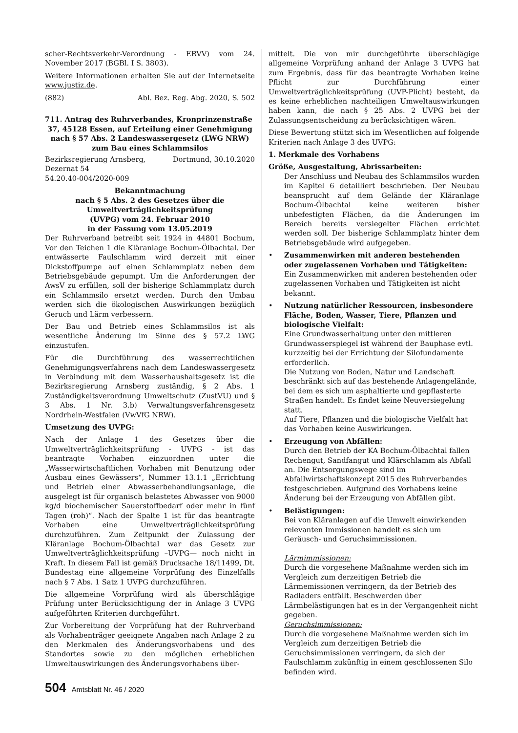scher-Rechtsverkehr-Verordnung - ERVV) vom 24. November 2017 (BGBl. I S. 3803).
Weitere Informationen erhalten Sie auf der Internetseite www.justiz.de.
(882) Abl. Bez. Reg. Abg. 2020, S. 502
711. Antrag des Ruhrverbandes, Kronprinzenstraße 37, 45128 Essen, auf Erteilung einer Genehmigung nach § 57 Abs. 2 Landeswassergesetz (LWG NRW) zum Bau eines Schlammsilos
Bezirksregierung Arnsberg, Dortmund, 30.10.2020
Dezernat 54
54.20.40-004/2020-009
Bekanntmachung
nach § 5 Abs. 2 des Gesetzes über die Umweltverträglichkeitsprüfung
(UVPG) vom 24. Februar 2010
in der Fassung vom 13.05.2019
Der Ruhrverband betreibt seit 1924 in 44801 Bochum, Vor den Teichen 1 die Kläranlage Bochum-Ölbachtal. Der entwässerte Faulschlamm wird derzeit mit einer Dickstoffpumpe auf einen Schlammplatz neben dem Betriebsgebäude gepumpt. Um die Anforderungen der AwsV zu erfüllen, soll der bisherige Schlammplatz durch ein Schlammsilo ersetzt werden. Durch den Umbau werden sich die ökologischen Auswirkungen bezüglich Geruch und Lärm verbessern.
Der Bau und Betrieb eines Schlammsilos ist als wesentliche Änderung im Sinne des § 57.2 LWG einzustufen.
Für die Durchführung des wasserrechtlichen Genehmigungsverfahrens nach dem Landeswassergesetz in Verbindung mit dem Wasserhaushaltsgesetz ist die Bezirksregierung Arnsberg zuständig, § 2 Abs. 1 Zuständigkeitsverordnung Umweltschutz (ZustVU) und § 3 Abs. 1 Nr. 3.b) Verwaltungsverfahrensgesetz Nordrhein-Westfalen (VwVfG NRW).
Umsetzung des UVPG:
Nach der Anlage 1 des Gesetzes über die Umweltverträglichkeitsprüfung - UVPG - ist das beantragte Vorhaben einzuordnen unter die „Wasserwirtschaftlichen Vorhaben mit Benutzung oder Ausbau eines Gewässers“, Nummer 13.1.1 „Errichtung und Betrieb einer Abwasserbehandlungsanlage, die ausgelegt ist für organisch belastetes Abwasser von 9000 kg/d biochemischer Sauerstoffbedarf oder mehr in fünf Tagen (roh)“. Nach der Spalte 1 ist für das beantragte Vorhaben eine Umweltverträglichkeitsprüfung durchzuführen. Zum Zeitpunkt der Zulassung der Kläranlage Bochum-Ölbachtal war das Gesetz zur Umweltverträglichkeitsprüfung –UVPG— noch nicht in Kraft. In diesem Fall ist gemäß Drucksache 18/11499, Dt. Bundestag eine allgemeine Vorprüfung des Einzelfalls nach § 7 Abs. 1 Satz 1 UVPG durchzuführen.
Die allgemeine Vorprüfung wird als überschlägige Prüfung unter Berücksichtigung der in Anlage 3 UVPG aufgeführten Kriterien durchgeführt.
Zur Vorbereitung der Vorprüfung hat der Ruhrverband als Vorhabenträger geeignete Angaben nach Anlage 2 zu den Merkmalen des Änderungsvorhabens und des Standortes sowie zu den möglichen erheblichen Umweltauswirkungen des Änderungsvorhabens über-
mittelt. Die von mir durchgeführte überschlägige allgemeine Vorprüfung anhand der Anlage 3 UVPG hat zum Ergebnis, dass für das beantragte Vorhaben keine Pflicht zur Durchführung einer Umweltverträglichkeitsprüfung (UVP-Plicht) besteht, da es keine erheblichen nachteiligen Umweltauswirkungen haben kann, die nach § 25 Abs. 2 UVPG bei der Zulassungsentscheidung zu berücksichtigen wären.
Diese Bewertung stützt sich im Wesentlichen auf folgende Kriterien nach Anlage 3 des UVPG:
1. Merkmale des Vorhabens
Größe, Ausgestaltung, Abrissarbeiten:
Der Anschluss und Neubau des Schlammsilos wurden im Kapitel 6 detailliert beschrieben. Der Neubau beansprucht auf dem Gelände der Kläranlage Bochum-Ölbachtal keine weiteren bisher unbefestigten Flächen, da die Änderungen im Bereich bereits versiegelter Flächen errichtet werden soll. Der bisherige Schlammplatz hinter dem Betriebsgebäude wird aufgegeben.
• Zusammenwirken mit anderen bestehenden oder zugelassenen Vorhaben und Tätigkeiten:
Ein Zusammenwirken mit anderen bestehenden oder zugelassenen Vorhaben und Tätigkeiten ist nicht bekannt.
• Nutzung natürlicher Ressourcen, insbesondere Fläche, Boden, Wasser, Tiere, Pflanzen und biologische Vielfalt:
Eine Grundwasserhaltung unter den mittleren Grundwasserspiegel ist während der Bauphase evtl. kurzzeitig bei der Errichtung der Silofundamente erforderlich.
Die Nutzung von Boden, Natur und Landschaft beschränkt sich auf das bestehende Anlagengelände, bei dem es sich um asphaltierte und gepflasterte Straßen handelt. Es findet keine Neuversiegelung statt.
Auf Tiere, Pflanzen und die biologische Vielfalt hat das Vorhaben keine Auswirkungen.
• Erzeugung von Abfällen:
Durch den Betrieb der KA Bochum-Ölbachtal fallen Rechengut, Sandfangut und Klärschlamm als Abfall an. Die Entsorgungswege sind im Abfallwirtschaftskonzept 2015 des Ruhrverbandes festgeschrieben. Aufgrund des Vorhabens keine Änderung bei der Erzeugung von Abfällen gibt.
• Belästigungen:
Bei von Kläranlagen auf die Umwelt einwirkenden relevanten Immissionen handelt es sich um Geräusch- und Geruchsimmissionen.
Lärmimmissionen:
Durch die vorgesehene Maßnahme werden sich im Vergleich zum derzeitigen Betrieb die Lärmemissionen verringern, da der Betrieb des Radladers entfällt. Beschwerden über Lärmbelästigungen hat es in der Vergangenheit nicht gegeben.
Geruchsimmissionen:
Durch die vorgesehene Maßnahme werden sich im Vergleich zum derzeitigen Betrieb die Geruchsimmissionen verringern, da sich der Faulschlamm zukünftig in einem geschlossenen Silo befinden wird.
504 Amtsblatt Nr. 46 / 2020